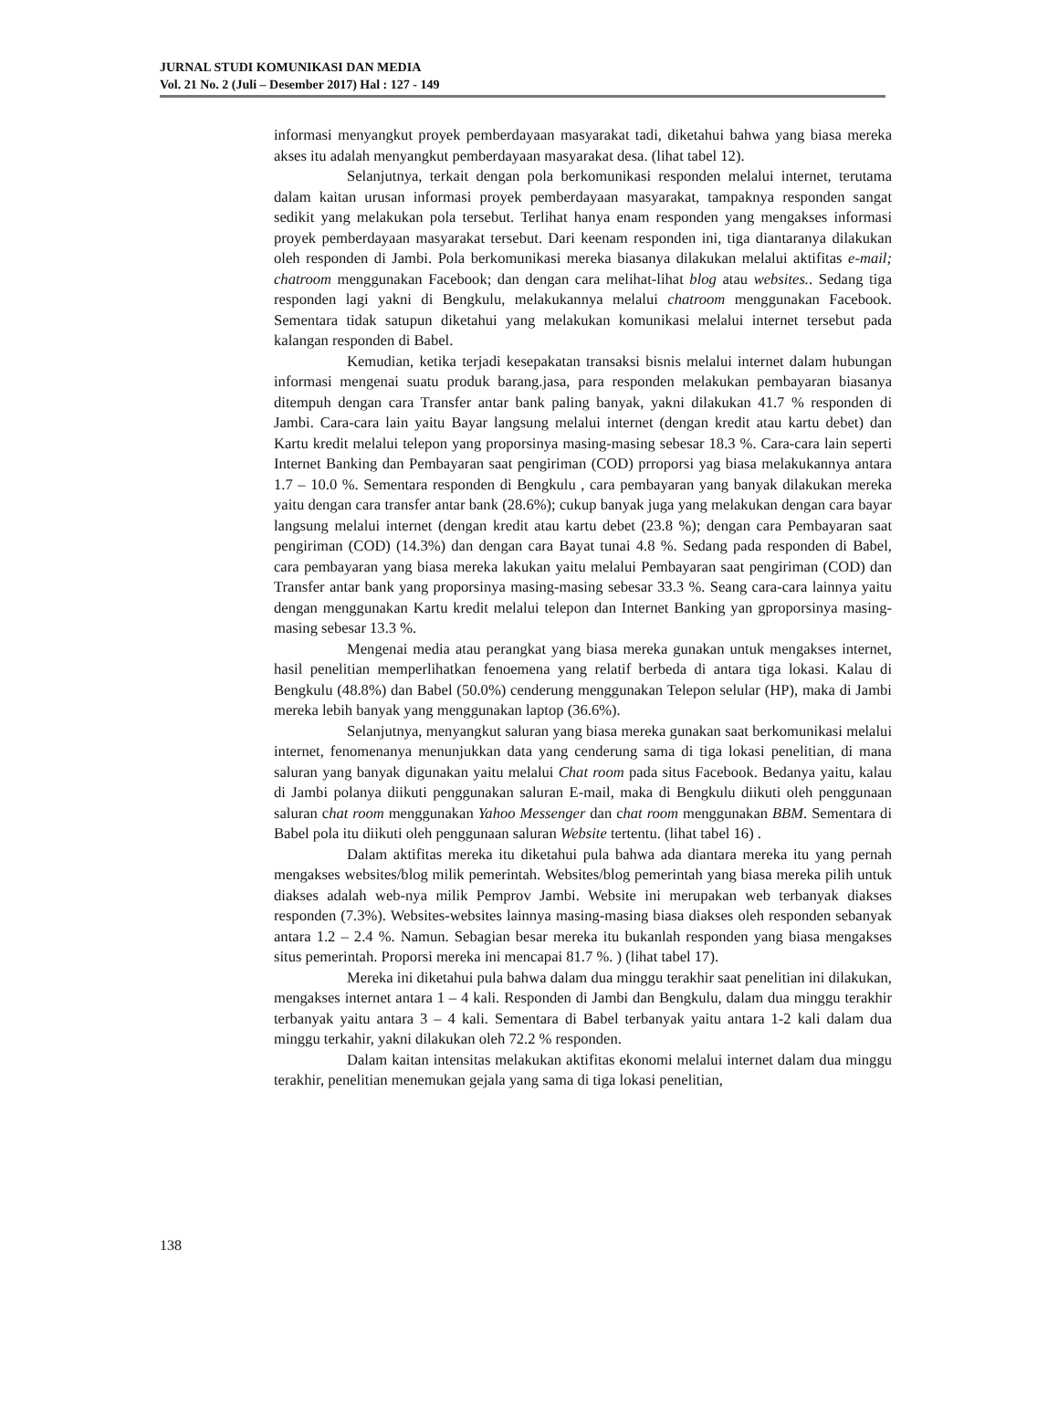JURNAL STUDI KOMUNIKASI DAN MEDIA
Vol. 21 No. 2 (Juli – Desember 2017) Hal : 127 - 149
informasi menyangkut proyek pemberdayaan masyarakat tadi, diketahui bahwa yang biasa mereka akses itu adalah menyangkut pemberdayaan masyarakat desa. (lihat tabel 12).
Selanjutnya, terkait dengan pola berkomunikasi responden melalui internet, terutama dalam kaitan urusan informasi proyek pemberdayaan masyarakat, tampaknya responden sangat sedikit yang melakukan pola tersebut. Terlihat hanya enam responden yang mengakses informasi proyek pemberdayaan masyarakat tersebut. Dari keenam responden ini, tiga diantaranya dilakukan oleh responden di Jambi. Pola berkomunikasi mereka biasanya dilakukan melalui aktifitas e-mail; chatroom menggunakan Facebook; dan dengan cara melihat-lihat blog atau websites.. Sedang tiga responden lagi yakni di Bengkulu, melakukannya melalui chatroom menggunakan Facebook. Sementara tidak satupun diketahui yang melakukan komunikasi melalui internet tersebut pada kalangan responden di Babel.
Kemudian, ketika terjadi kesepakatan transaksi bisnis melalui internet dalam hubungan informasi mengenai suatu produk barang.jasa, para responden melakukan pembayaran biasanya ditempuh dengan cara Transfer antar bank paling banyak, yakni dilakukan 41.7 % responden di Jambi. Cara-cara lain yaitu Bayar langsung melalui internet (dengan kredit atau kartu debet) dan Kartu kredit melalui telepon yang proporsinya masing-masing sebesar 18.3 %. Cara-cara lain seperti Internet Banking dan Pembayaran saat pengiriman (COD) prroporsi yag biasa melakukannya antara 1.7 – 10.0 %. Sementara responden di Bengkulu , cara pembayaran yang banyak dilakukan mereka yaitu dengan cara transfer antar bank (28.6%); cukup banyak juga yang melakukan dengan cara bayar langsung melalui internet (dengan kredit atau kartu debet (23.8 %); dengan cara Pembayaran saat pengiriman (COD) (14.3%) dan dengan cara Bayat tunai 4.8 %. Sedang pada responden di Babel, cara pembayaran yang biasa mereka lakukan yaitu melalui Pembayaran saat pengiriman (COD) dan Transfer antar bank yang proporsinya masing-masing sebesar 33.3 %. Seang cara-cara lainnya yaitu dengan menggunakan Kartu kredit melalui telepon dan Internet Banking yan gproporsinya masing-masing sebesar 13.3 %.
Mengenai media atau perangkat yang biasa mereka gunakan untuk mengakses internet, hasil penelitian memperlihatkan fenoemena yang relatif berbeda di antara tiga lokasi. Kalau di Bengkulu (48.8%) dan Babel (50.0%) cenderung menggunakan Telepon selular (HP), maka di Jambi mereka lebih banyak yang menggunakan laptop (36.6%).
Selanjutnya, menyangkut saluran yang biasa mereka gunakan saat berkomunikasi melalui internet, fenomenanya menunjukkan data yang cenderung sama di tiga lokasi penelitian, di mana saluran yang banyak digunakan yaitu melalui Chat room pada situs Facebook. Bedanya yaitu, kalau di Jambi polanya diikuti penggunakan saluran E-mail, maka di Bengkulu diikuti oleh penggunaan saluran chat room menggunakan Yahoo Messenger dan chat room menggunakan BBM. Sementara di Babel pola itu diikuti oleh penggunaan saluran Website tertentu. (lihat tabel 16) .
Dalam aktifitas mereka itu diketahui pula bahwa ada diantara mereka itu yang pernah mengakses websites/blog milik pemerintah. Websites/blog pemerintah yang biasa mereka pilih untuk diakses adalah web-nya milik Pemprov Jambi. Website ini merupakan web terbanyak diakses responden (7.3%). Websites-websites lainnya masing-masing biasa diakses oleh responden sebanyak antara 1.2 – 2.4 %. Namun. Sebagian besar mereka itu bukanlah responden yang biasa mengakses situs pemerintah. Proporsi mereka ini mencapai 81.7 %. ) (lihat tabel 17).
Mereka ini diketahui pula bahwa dalam dua minggu terakhir saat penelitian ini dilakukan, mengakses internet antara 1 – 4 kali. Responden di Jambi dan Bengkulu, dalam dua minggu terakhir terbanyak yaitu antara 3 – 4 kali. Sementara di Babel terbanyak yaitu antara 1-2 kali dalam dua minggu terkahir, yakni dilakukan oleh 72.2 % responden.
Dalam kaitan intensitas melakukan aktifitas ekonomi melalui internet dalam dua minggu terakhir, penelitian menemukan gejala yang sama di tiga lokasi penelitian,
138